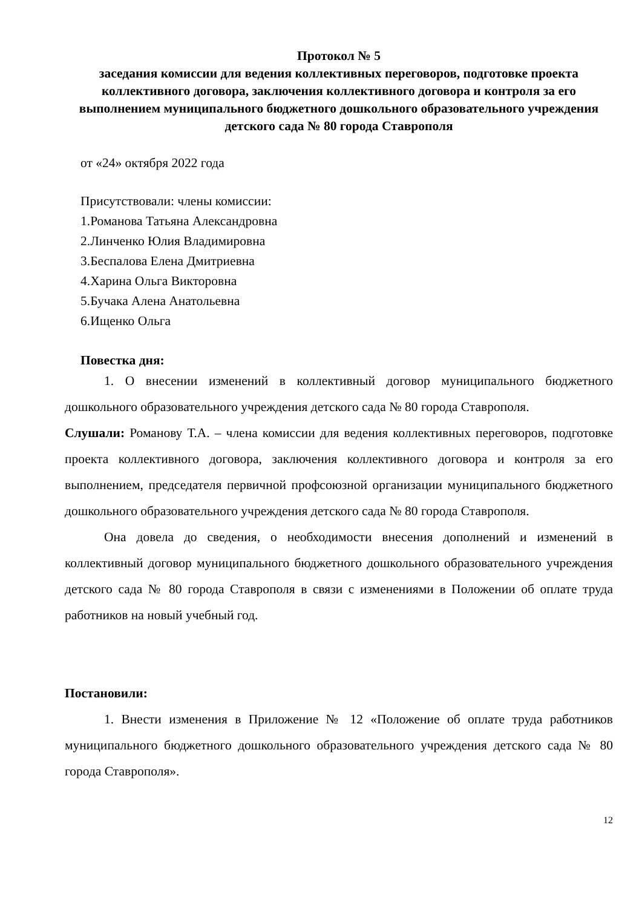Протокол № 5
заседания комиссии для ведения коллективных переговоров, подготовке проекта коллективного договора, заключения коллективного договора и контроля за его выполнением муниципального бюджетного дошкольного образовательного учреждения детского сада № 80 города Ставрополя
от «24» октября 2022 года
Присутствовали: члены комиссии:
1.Романова Татьяна Александровна
2.Линченко Юлия Владимировна
3.Беспалова Елена Дмитриевна
4.Харина Ольга Викторовна
5.Бучака Алена Анатольевна
6.Ищенко Ольга
Повестка дня:
1. О внесении изменений в коллективный договор муниципального бюджетного дошкольного образовательного учреждения детского сада № 80 города Ставрополя.
Слушали: Романову Т.А. – члена комиссии для ведения коллективных переговоров, подготовке проекта коллективного договора, заключения коллективного договора и контроля за его выполнением, председателя первичной профсоюзной организации муниципального бюджетного дошкольного образовательного учреждения детского сада № 80 города Ставрополя.
Она довела до сведения, о необходимости внесения дополнений и изменений в коллективный договор муниципального бюджетного дошкольного образовательного учреждения детского сада № 80 города Ставрополя в связи с изменениями в Положении об оплате труда работников на новый учебный год.
Постановили:
1. Внести изменения в Приложение № 12 «Положение об оплате труда работников муниципального бюджетного дошкольного образовательного учреждения детского сада № 80 города Ставрополя».
12